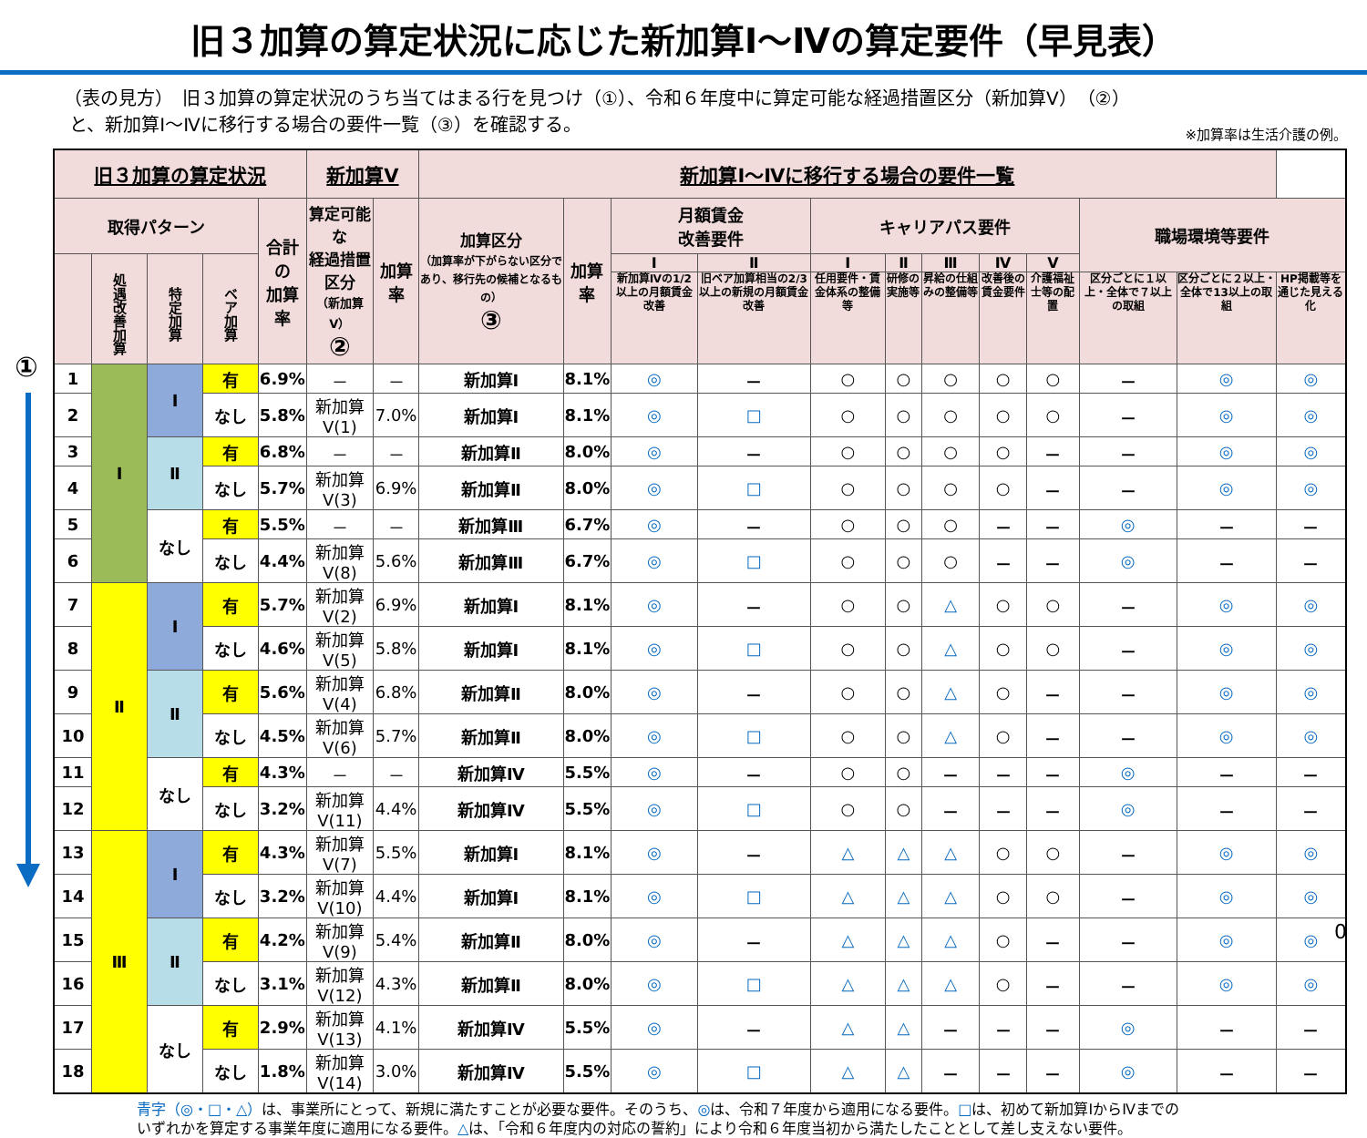旧３加算の算定状況に応じた新加算Ⅰ～Ⅳの算定要件（早見表）
（表の見方）　旧３加算の算定状況のうち当てはまる行を見つけ（①）、令和６年度中に算定可能な経過措置区分（新加算Ⅴ）（②）
と、新加算Ⅰ～Ⅳに移行する場合の要件一覧（③）を確認する。
※加算率は生活介護の例。
①
| 旧３加算の算定状況 | | | | | 新加算Ⅴ | | 新加算Ⅰ～Ⅳに移行する場合の要件一覧 | | | | | | | | | | | |
| --- | --- | --- | --- | --- | --- | --- | --- | --- | --- | --- | --- | --- | --- | --- | --- | --- | --- | --- |
| 取得パターン | | | | 合計の 加算率 | 算定可能な 経過措置 区分 （新加算Ⅴ） ② | 加算率 | 加算区分 （加算率が下がらない区分であり、移行先の候補となるもの） ③ | 加算率 | 月額賃金 改善要件 | | キャリアパス要件 | | | | | 職場環境等要件 | | |
| | 処遇改善加算 | 特定加算 | ベア加算 | | | | | | Ⅰ | Ⅱ | Ⅰ | Ⅱ | Ⅲ | Ⅳ | Ⅴ | | | |
| | | | | | | | | | 新加算Ⅳの1/2以上の月額賃金改善 | 旧ベア加算相当の2/3以上の新規の月額賃金改善 | 任用要件・賃金体系の整備等 | 研修の実施等 | 昇給の仕組みの整備等 | 改善後の賃金要件 | 介護福祉士等の配置 | 区分ごとに１以上・全体で７以上の取組 | 区分ごとに２以上・全体で13以上の取組 | HP掲載等を通じた見える化 |
| 1 | Ⅰ | Ⅰ | 有 | 6.9% | － | － | 新加算Ⅰ | 8.1% | ◎ | － | ○ | ○ | ○ | ○ | ○ | － | ◎ | ◎ |
| 2 | | | なし | 5.8% | 新加算Ⅴ(1) | 7.0% | 新加算Ⅰ | 8.1% | ◎ | □ | ○ | ○ | ○ | ○ | ○ | － | ◎ | ◎ |
| 3 | | Ⅱ | 有 | 6.8% | － | － | 新加算Ⅱ | 8.0% | ◎ | － | ○ | ○ | ○ | ○ | － | － | ◎ | ◎ |
| 4 | | | なし | 5.7% | 新加算Ⅴ(3) | 6.9% | 新加算Ⅱ | 8.0% | ◎ | □ | ○ | ○ | ○ | ○ | － | － | ◎ | ◎ |
| 5 | | なし | 有 | 5.5% | － | － | 新加算Ⅲ | 6.7% | ◎ | － | ○ | ○ | ○ | － | － | ◎ | － | － |
| 6 | | | なし | 4.4% | 新加算Ⅴ(8) | 5.6% | 新加算Ⅲ | 6.7% | ◎ | □ | ○ | ○ | ○ | － | － | ◎ | － | － |
| 7 | Ⅱ | Ⅰ | 有 | 5.7% | 新加算Ⅴ(2) | 6.9% | 新加算Ⅰ | 8.1% | ◎ | － | ○ | ○ | △ | ○ | ○ | － | ◎ | ◎ |
| 8 | | | なし | 4.6% | 新加算Ⅴ(5) | 5.8% | 新加算Ⅰ | 8.1% | ◎ | □ | ○ | ○ | △ | ○ | ○ | － | ◎ | ◎ |
| 9 | | Ⅱ | 有 | 5.6% | 新加算Ⅴ(4) | 6.8% | 新加算Ⅱ | 8.0% | ◎ | － | ○ | ○ | △ | ○ | － | － | ◎ | ◎ |
| 10 | | | なし | 4.5% | 新加算Ⅴ(6) | 5.7% | 新加算Ⅱ | 8.0% | ◎ | □ | ○ | ○ | △ | ○ | － | － | ◎ | ◎ |
| 11 | | なし | 有 | 4.3% | － | － | 新加算Ⅳ | 5.5% | ◎ | － | ○ | ○ | － | － | － | ◎ | － | － |
| 12 | | | なし | 3.2% | 新加算Ⅴ(11) | 4.4% | 新加算Ⅳ | 5.5% | ◎ | □ | ○ | ○ | － | － | － | ◎ | － | － |
| 13 | Ⅲ | Ⅰ | 有 | 4.3% | 新加算Ⅴ(7) | 5.5% | 新加算Ⅰ | 8.1% | ◎ | － | △ | △ | △ | ○ | ○ | － | ◎ | ◎ |
| 14 | | | なし | 3.2% | 新加算Ⅴ(10) | 4.4% | 新加算Ⅰ | 8.1% | ◎ | □ | △ | △ | △ | ○ | ○ | － | ◎ | ◎ |
| 15 | | Ⅱ | 有 | 4.2% | 新加算Ⅴ(9) | 5.4% | 新加算Ⅱ | 8.0% | ◎ | － | △ | △ | △ | ○ | － | － | ◎ | ◎ |
| 16 | | | なし | 3.1% | 新加算Ⅴ(12) | 4.3% | 新加算Ⅱ | 8.0% | ◎ | □ | △ | △ | △ | ○ | － | － | ◎ | ◎ |
| 17 | | なし | 有 | 2.9% | 新加算Ⅴ(13) | 4.1% | 新加算Ⅳ | 5.5% | ◎ | － | △ | △ | － | － | － | ◎ | － | － |
| 18 | | | なし | 1.8% | 新加算Ⅴ(14) | 3.0% | 新加算Ⅳ | 5.5% | ◎ | □ | △ | △ | － | － | － | ◎ | － | － |
青字（◎・□・△）は、事業所にとって、新規に満たすことが必要な要件。そのうち、◎は、令和７年度から適用になる要件。□は、初めて新加算ⅠからⅣまでの
いずれかを算定する事業年度に適用になる要件。△は、「令和６年度内の対応の誓約」により令和６年度当初から満たしたこととして差し支えない要件。
0